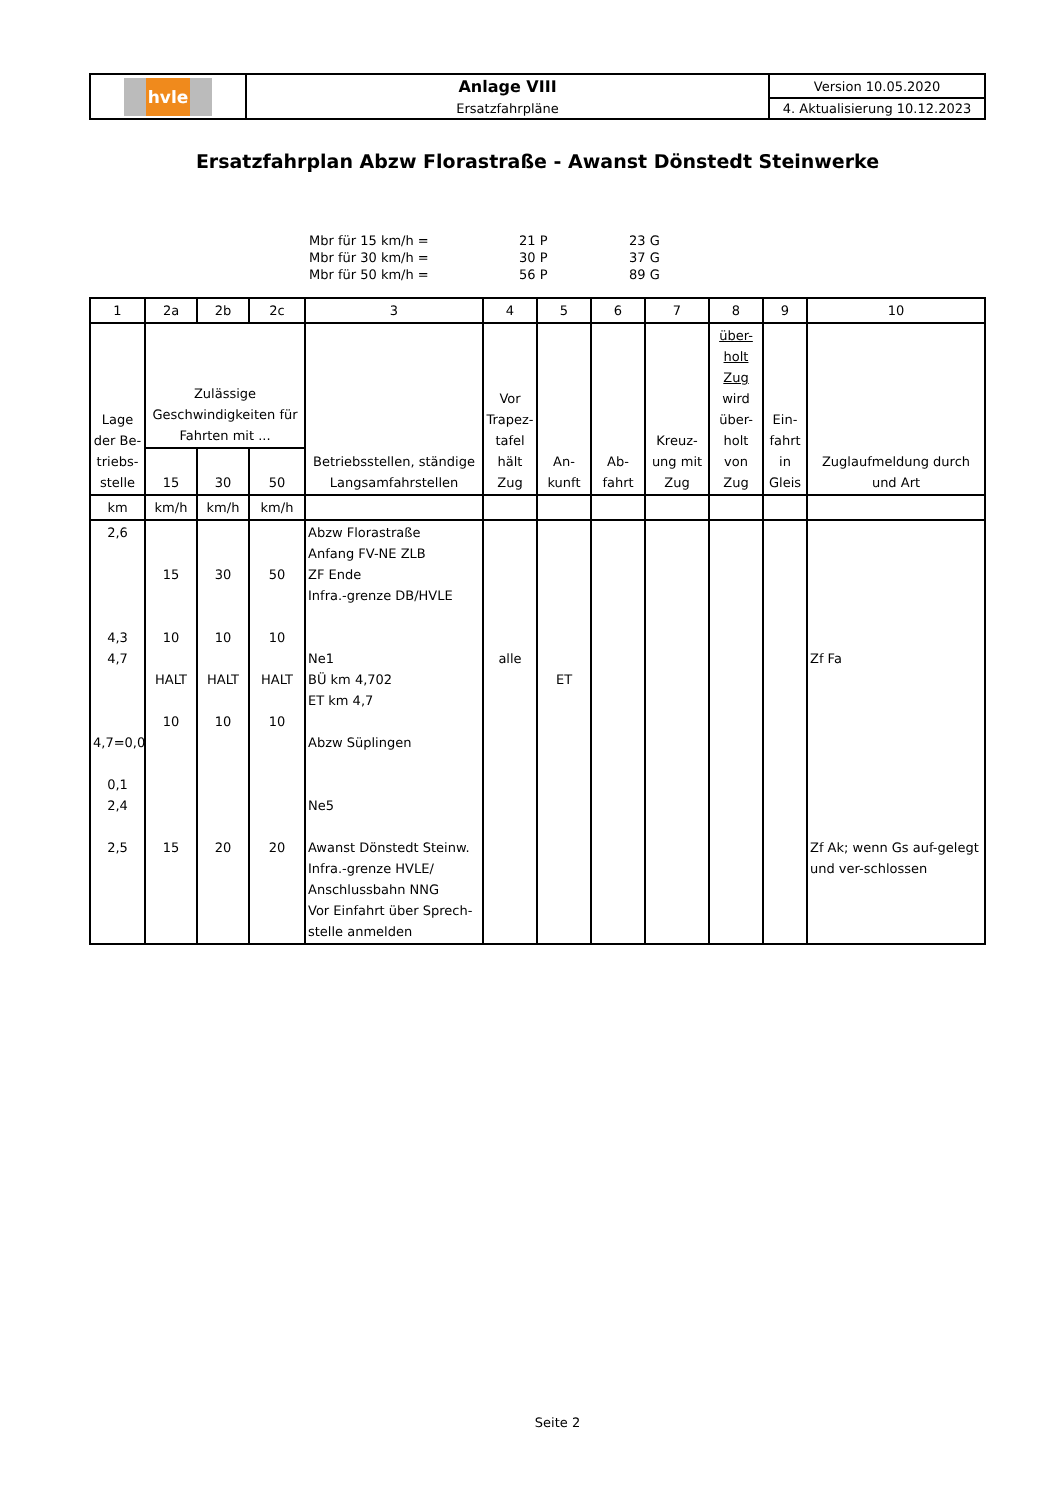| hvle | Anlage VIII | Version 10.05.2020 |
| | Ersatzfahrpläne | 4. Aktualisierung 10.12.2023 |
Ersatzfahrplan Abzw Florastraße - Awanst Dönstedt Steinwerke
| Mbr für 15 km/h = | 21 P | 23 G |
| Mbr für 30 km/h = | 30 P | 37 G |
| Mbr für 50 km/h = | 56 P | 89 G |
| 1 | 2a | 2b | 2c | 3 | 4 | 5 | 6 | 7 | 8 | 9 | 10 |
| --- | --- | --- | --- | --- | --- | --- | --- | --- | --- | --- | --- |
| Lage der Be-triebs-stelle | Zulässige Geschwindigkeiten für Fahrten mit ... | | | Betriebsstellen, ständige Langsamfahrstellen | Vor Trapez-tafel hält Zug | An-kunft | Ab-fahrt | Kreuz-ung mit Zug | über-holt Zug wird über-holt von Zug | Ein-fahrt in Gleis | Zuglaufmeldung durch und Art |
| | 15 | 30 | 50 | | | | | | | | |
| km | km/h | km/h | km/h | | | | | | | | |
| 2,6 4,3 4,7 4,7=0,0 0,1 2,4 2,5 | 15 10 HALT 10 15 | 30 10 HALT 10 20 | 50 10 HALT 10 20 | Abzw Florastraße Anfang FV-NE ZLB ZF Ende Infra.-grenze DB/HVLE Ne1 BÜ km 4,702 ET km 4,7 Abzw Süplingen Ne5 Awanst Dönstedt Steinw. Infra.-grenze HVLE/ Anschlussbahn NNG Vor Einfahrt über Sprech-stelle anmelden | alle | ET | | | | | Zf Fa Zf Ak; wenn Gs auf-gelegt und ver-schlossen |
Seite 2